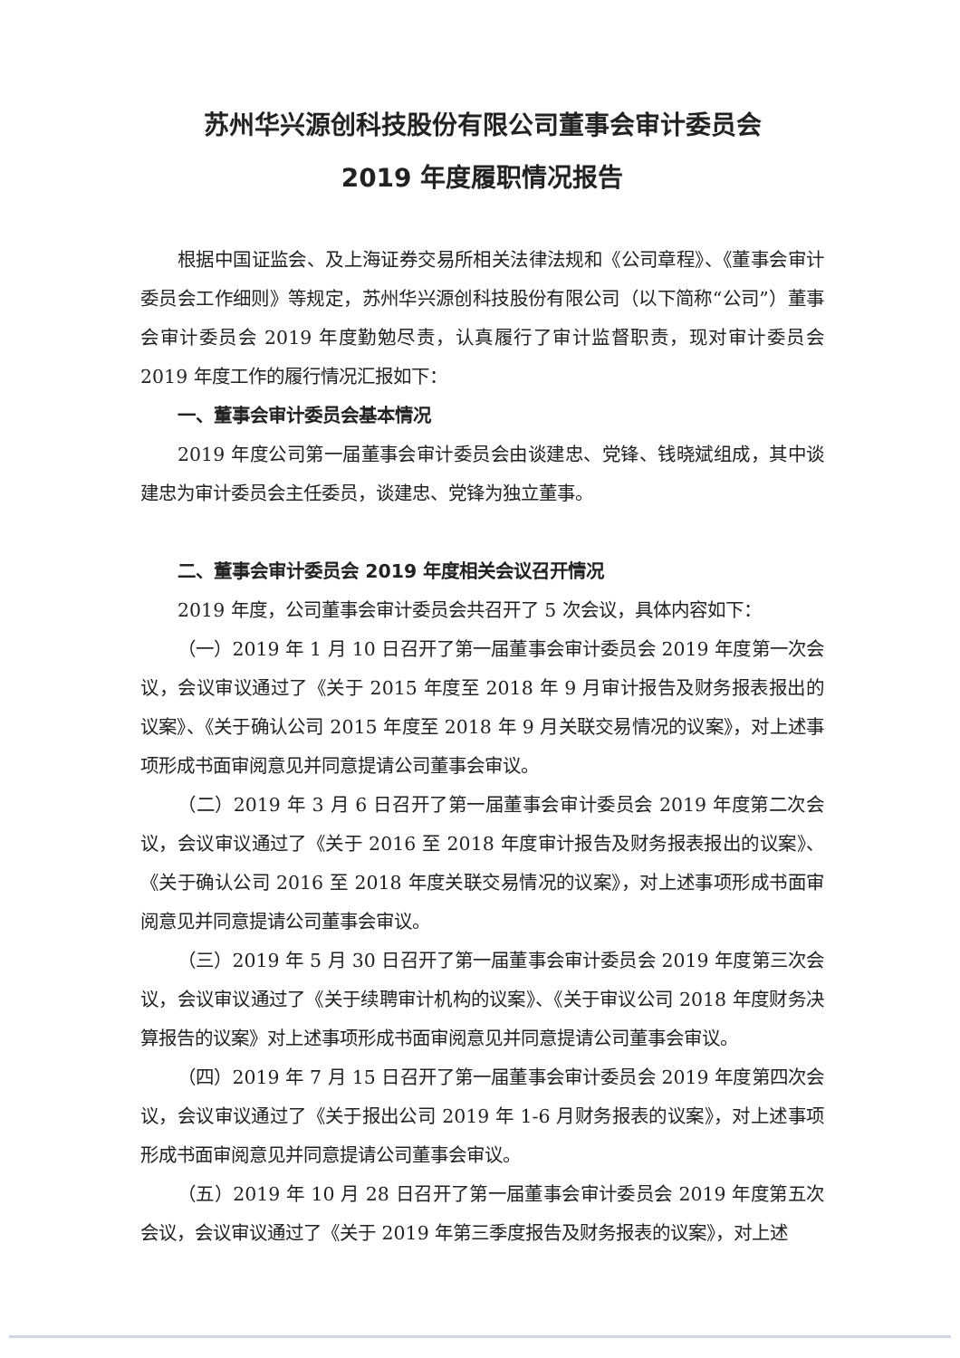苏州华兴源创科技股份有限公司董事会审计委员会
2019 年度履职情况报告
根据中国证监会、及上海证券交易所相关法律法规和《公司章程》、《董事会审计委员会工作细则》等规定，苏州华兴源创科技股份有限公司（以下简称“公司”）董事会审计委员会 2019 年度勤勉尽责，认真履行了审计监督职责，现对审计委员会 2019 年度工作的履行情况汇报如下：
一、董事会审计委员会基本情况
2019 年度公司第一届董事会审计委员会由谈建忠、党锋、钱晓斌组成，其中谈建忠为审计委员会主任委员，谈建忠、党锋为独立董事。
二、董事会审计委员会 2019 年度相关会议召开情况
2019 年度，公司董事会审计委员会共召开了 5 次会议，具体内容如下：
（一）2019 年 1 月 10 日召开了第一届董事会审计委员会 2019 年度第一次会议，会议审议通过了《关于 2015 年度至 2018 年 9 月审计报告及财务报表报出的议案》、《关于确认公司 2015 年度至 2018 年 9 月关联交易情况的议案》，对上述事项形成书面审阅意见并同意提请公司董事会审议。
（二）2019 年 3 月 6 日召开了第一届董事会审计委员会 2019 年度第二次会议，会议审议通过了《关于 2016 至 2018 年度审计报告及财务报表报出的议案》、《关于确认公司 2016 至 2018 年度关联交易情况的议案》，对上述事项形成书面审阅意见并同意提请公司董事会审议。
（三）2019 年 5 月 30 日召开了第一届董事会审计委员会 2019 年度第三次会议，会议审议通过了《关于续聘审计机构的议案》、《关于审议公司 2018 年度财务决算报告的议案》对上述事项形成书面审阅意见并同意提请公司董事会审议。
（四）2019 年 7 月 15 日召开了第一届董事会审计委员会 2019 年度第四次会议，会议审议通过了《关于报出公司 2019 年 1-6 月财务报表的议案》，对上述事项形成书面审阅意见并同意提请公司董事会审议。
（五）2019 年 10 月 28 日召开了第一届董事会审计委员会 2019 年度第五次会议，会议审议通过了《关于 2019 年第三季度报告及财务报表的议案》，对上述